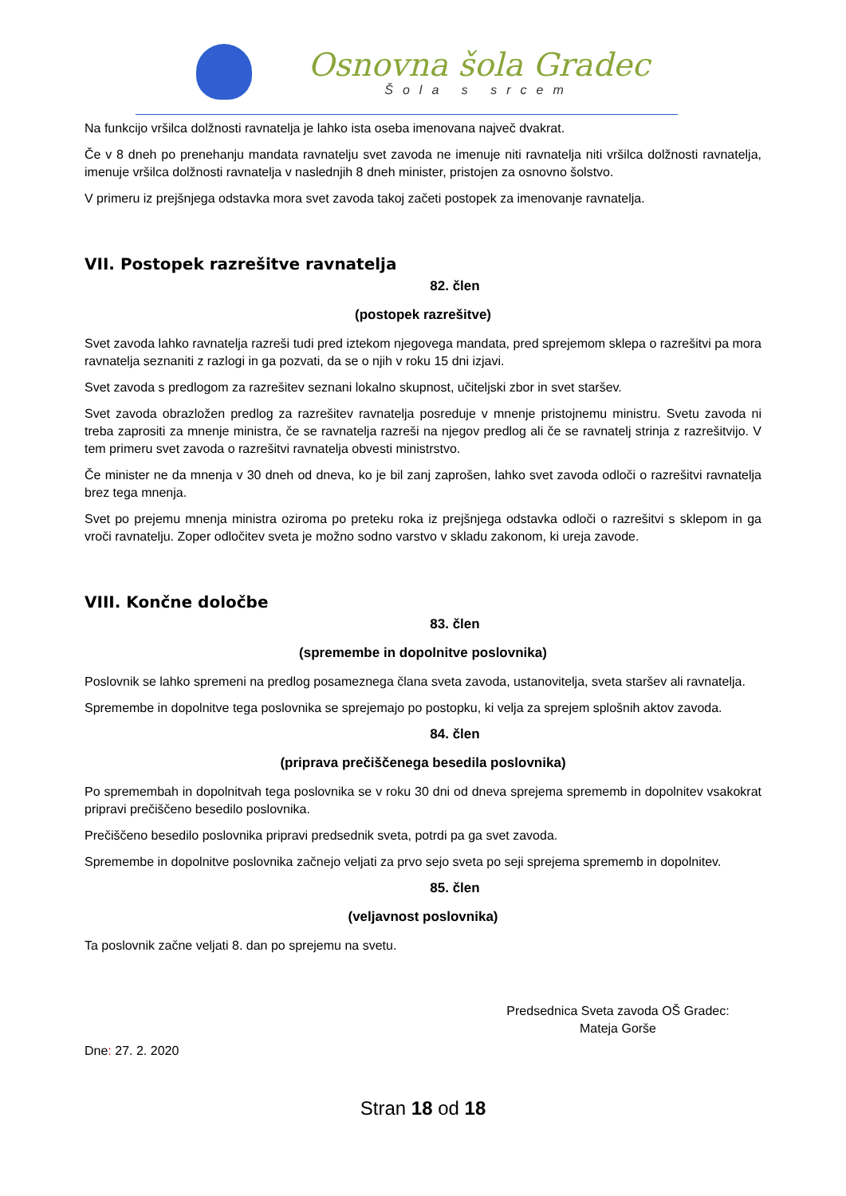Osnovna šola Gradec
Šola s srcem
Na funkcijo vršilca dolžnosti ravnatelja je lahko ista oseba imenovana največ dvakrat.
Če v 8 dneh po prenehanju mandata ravnatelju svet zavoda ne imenuje niti ravnatelja niti vršilca dolžnosti ravnatelja, imenuje vršilca dolžnosti ravnatelja v naslednjih 8 dneh minister, pristojen za osnovno šolstvo.
V primeru iz prejšnjega odstavka mora svet zavoda takoj začeti postopek za imenovanje ravnatelja.
VII. Postopek razrešitve ravnatelja
82. člen
(postopek razrešitve)
Svet zavoda lahko ravnatelja razreši tudi pred iztekom njegovega mandata, pred sprejemom sklepa o razrešitvi pa mora ravnatelja seznaniti z razlogi in ga pozvati, da se o njih v roku 15 dni izjavi.
Svet zavoda s predlogom za razrešitev seznani lokalno skupnost, učiteljski zbor in svet staršev.
Svet zavoda obrazložen predlog za razrešitev ravnatelja posreduje v mnenje pristojnemu ministru. Svetu zavoda ni treba zaprositi za mnenje ministra, če se ravnatelja razreši na njegov predlog ali če se ravnatelj strinja z razrešitvijo. V tem primeru svet zavoda o razrešitvi ravnatelja obvesti ministrstvo.
Če minister ne da mnenja v 30 dneh od dneva, ko je bil zanj zaprošen, lahko svet zavoda odloči o razrešitvi ravnatelja brez tega mnenja.
Svet po prejemu mnenja ministra oziroma po preteku roka iz prejšnjega odstavka odloči o razrešitvi s sklepom in ga vroči ravnatelju. Zoper odločitev sveta je možno sodno varstvo v skladu zakonom, ki ureja zavode.
VIII. Končne določbe
83. člen
(spremembe in dopolnitve poslovnika)
Poslovnik se lahko spremeni na predlog posameznega člana sveta zavoda, ustanovitelja, sveta staršev ali ravnatelja.
Spremembe in dopolnitve tega poslovnika se sprejemajo po postopku, ki velja za sprejem splošnih aktov zavoda.
84. člen
(priprava prečiščenega besedila poslovnika)
Po spremembah in dopolnitvah tega poslovnika se v roku 30 dni od dneva sprejema sprememb in dopolnitev vsakokrat pripravi prečiščeno besedilo poslovnika.
Prečiščeno besedilo poslovnika pripravi predsednik sveta, potrdi pa ga svet zavoda.
Spremembe in dopolnitve poslovnika začnejo veljati za prvo sejo sveta po seji sprejema sprememb in dopolnitev.
85. člen
(veljavnost poslovnika)
Ta poslovnik začne veljati 8. dan po sprejemu na svetu.
Predsednica Sveta zavoda OŠ Gradec:
Mateja Gorše
Dne: 27. 2. 2020
Stran 18 od 18